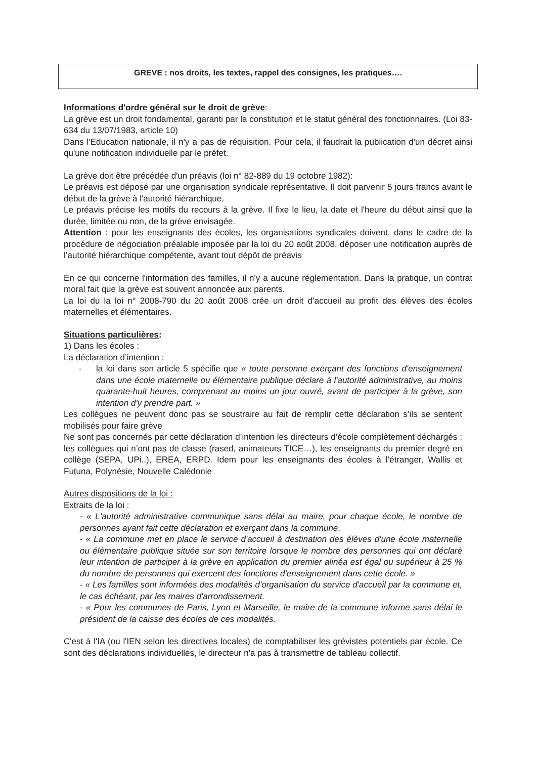GREVE : nos droits, les textes, rappel des consignes, les pratiques….
Informations d'ordre général sur le droit de grève:
La grève est un droit fondamental, garanti par la constitution et le statut général des fonctionnaires. (Loi 83-634 du 13/07/1983, article 10)
Dans l'Education nationale, il n'y a pas de réquisition. Pour cela, il faudrait la publication d'un décret ainsi qu'une notification individuelle par le préfet.
La grève doit être précédée d'un préavis (loi n° 82-889 du 19 octobre 1982):
Le préavis est déposé par une organisation syndicale représentative. Il doit parvenir 5 jours francs avant le début de la grève à l'autorité hiérarchique.
Le préavis précise les motifs du recours à la grève. Il fixe le lieu, la date et l'heure du début ainsi que la durée, limitée ou non, de la grève envisagée.
Attention : pour les enseignants des écoles, les organisations syndicales doivent, dans le cadre de la procédure de négociation préalable imposée par la loi du 20 août 2008, déposer une notification auprès de l’autorité hiérarchique compétente, avant tout dépôt de préavis
En ce qui concerne l'information des familles, il n'y a aucune réglementation. Dans la pratique, un contrat moral fait que la grève est souvent annoncée aux parents.
La loi du la loi n° 2008-790 du 20 août 2008 crée un droit d’accueil au profit des élèves des écoles maternelles et élémentaires.
Situations particulières:
1) Dans les écoles :
La déclaration d’intention :
- la loi dans son article 5 spécifie que « toute personne exerçant des fonctions d'enseignement dans une école maternelle ou élémentaire publique déclare à l'autorité administrative, au moins quarante-huit heures, comprenant au moins un jour ouvré, avant de participer à la grève, son intention d'y prendre part. »
Les collègues ne peuvent donc pas se soustraire au fait de remplir cette déclaration s’ils se sentent mobilisés pour faire grève
Ne sont pas concernés par cette déclaration d’intention les directeurs d’école complètement déchargés ; les collègues qui n’ont pas de classe (rased, animateurs TICE…), les enseignants du premier degré en collège (SEPA, UPi..), EREA, ERPD. Idem pour les enseignants des écoles à l’étranger, Wallis et Futuna, Polynésie, Nouvelle Calédonie
Autres dispositions de la loi :
Extraits de la loi :
- « L'autorité administrative communique sans délai au maire, pour chaque école, le nombre de personnes ayant fait cette déclaration et exerçant dans la commune.
- « La commune met en place le service d'accueil à destination des élèves d'une école maternelle ou élémentaire publique située sur son territoire lorsque le nombre des personnes qui ont déclaré leur intention de participer à la grève en application du premier alinéa est égal ou supérieur à 25 % du nombre de personnes qui exercent des fonctions d'enseignement dans cette école. »
- « Les familles sont informées des modalités d'organisation du service d'accueil par la commune et, le cas échéant, par les maires d'arrondissement.
- « Pour les communes de Paris, Lyon et Marseille, le maire de la commune informe sans délai le président de la caisse des écoles de ces modalités.
C'est à l'IA (ou l'IEN selon les directives locales) de comptabiliser les grévistes potentiels par école. Ce sont des déclarations individuelles, le directeur n'a pas à transmettre de tableau collectif.